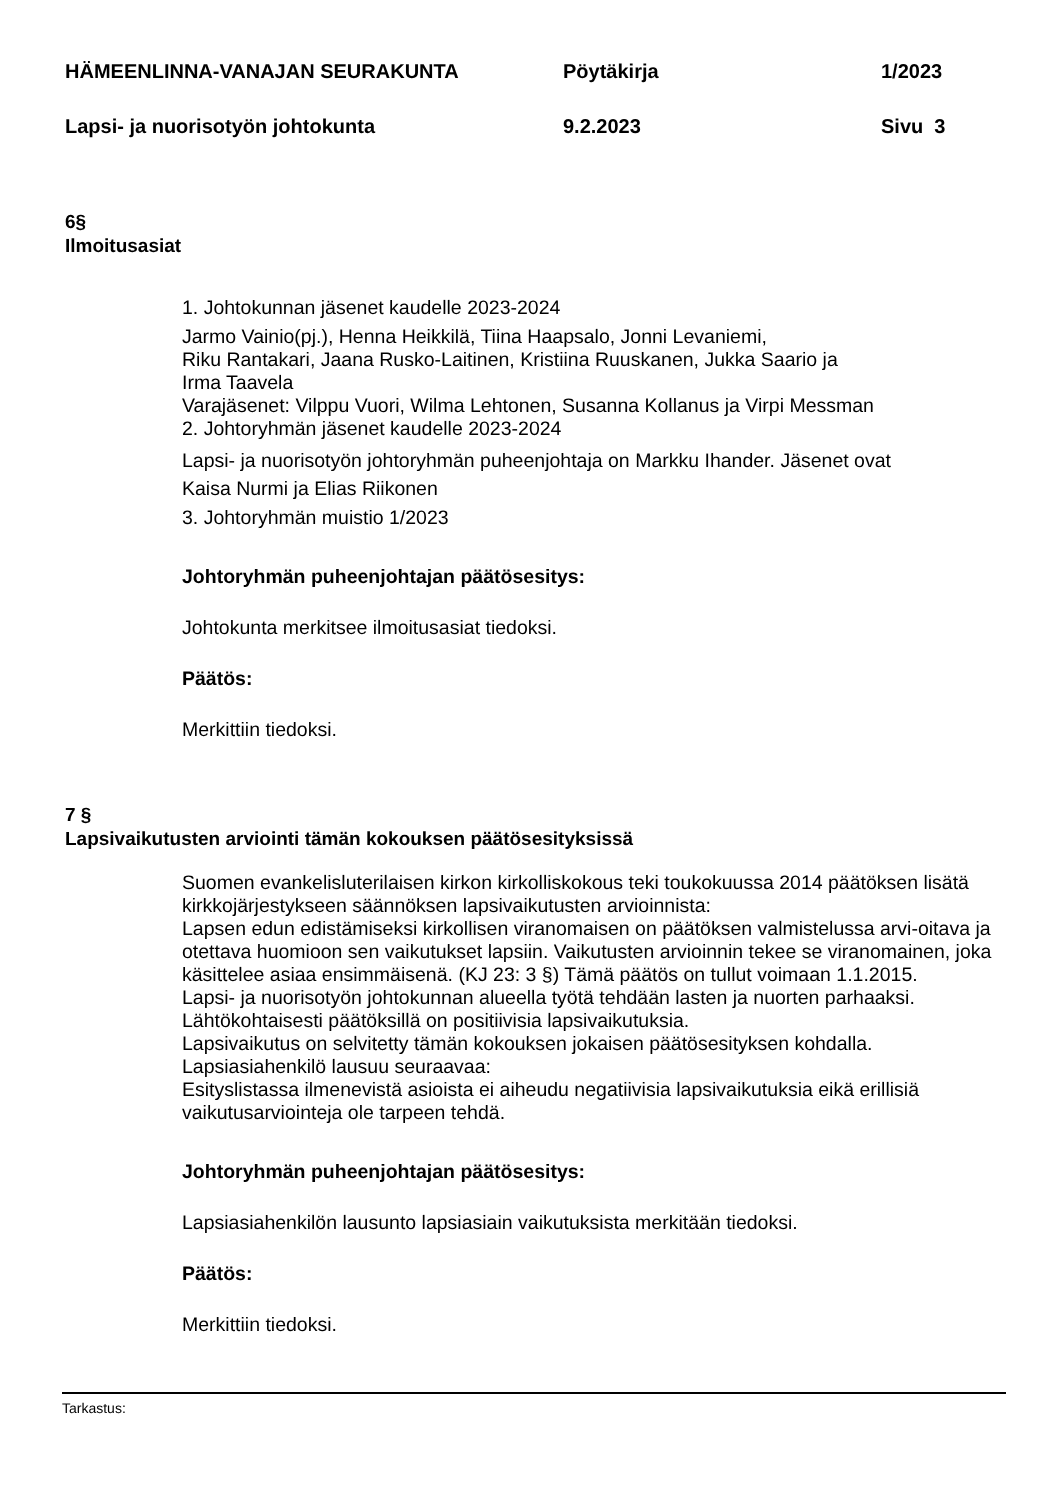HÄMEENLINNA-VANAJAN SEURAKUNTA Pöytäkirja 1/2023
Lapsi- ja nuorisotyön johtokunta 9.2.2023 Sivu 3
6§
Ilmoitusasiat
1. Johtokunnan jäsenet kaudelle 2023-2024
Jarmo Vainio(pj.), Henna Heikkilä, Tiina Haapsalo, Jonni Levaniemi,
Riku Rantakari, Jaana Rusko-Laitinen, Kristiina Ruuskanen, Jukka Saario ja
Irma Taavela
Varajäsenet: Vilppu Vuori, Wilma Lehtonen, Susanna Kollanus ja Virpi Messman
2. Johtoryhmän jäsenet kaudelle 2023-2024
Lapsi- ja nuorisotyön johtoryhmän puheenjohtaja on Markku Ihander. Jäsenet ovat
Kaisa Nurmi ja Elias Riikonen
3. Johtoryhmän muistio 1/2023
Johtoryhmän puheenjohtajan päätösesitys:
Johtokunta merkitsee ilmoitusasiat tiedoksi.
Päätös:
Merkittiin tiedoksi.
7 §
Lapsivaikutusten arviointi tämän kokouksen päätösesityksissä
Suomen evankelisluterilaisen kirkon kirkolliskokous teki toukokuussa 2014 päätöksen lisätä kirkkojärjestykseen säännöksen lapsivaikutusten arvioinnista:
Lapsen edun edistämiseksi kirkollisen viranomaisen on päätöksen valmistelussa arvi-oitava ja otettava huomioon sen vaikutukset lapsiin. Vaikutusten arvioinnin tekee se viranomainen, joka käsittelee asiaa ensimmäisenä. (KJ 23: 3 §) Tämä päätös on tullut voimaan 1.1.2015.
Lapsi- ja nuorisotyön johtokunnan alueella työtä tehdään lasten ja nuorten parhaaksi. Lähtökohtaisesti päätöksillä on positiivisia lapsivaikutuksia.
Lapsivaikutus on selvitetty tämän kokouksen jokaisen päätösesityksen kohdalla.
Lapsiasiahenkilö lausuu seuraavaa:
Esityslistassa ilmenevistä asioista ei aiheudu negatiivisia lapsivaikutuksia eikä erillisiä vaikutusarviointeja ole tarpeen tehdä.
Johtoryhmän puheenjohtajan päätösesitys:
Lapsiasiahenkilön lausunto lapsiasiain vaikutuksista merkitään tiedoksi.
Päätös:
Merkittiin tiedoksi.
Tarkastus: